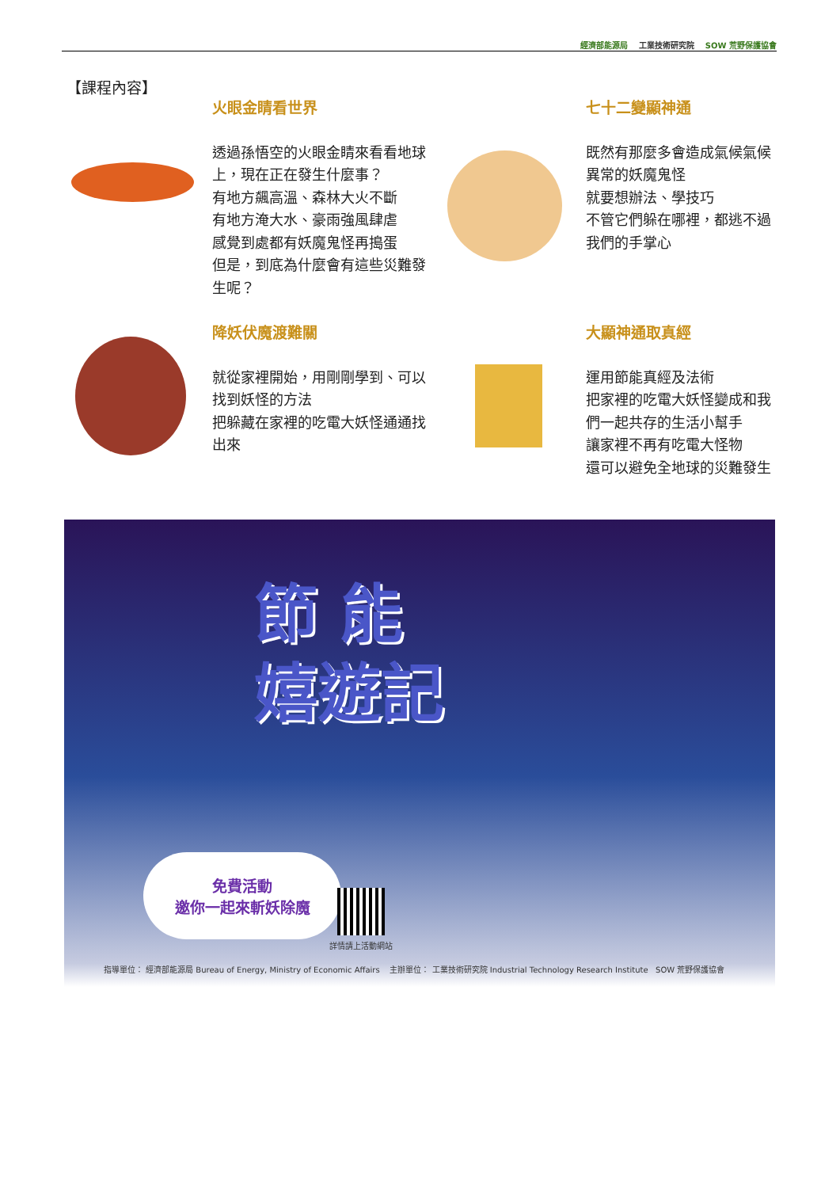經濟部能源局 工業技術研究院 SOW 荒野保護協會
【課程內容】
火眼金睛看世界
透過孫悟空的火眼金睛來看看地球上，現在正在發生什麼事？
有地方飆高溫、森林大火不斷
有地方淹大水、豪雨強風肆虐
感覺到處都有妖魔鬼怪再搗蛋
但是，到底為什麼會有這些災難發生呢？
七十二變顯神通
既然有那麼多會造成氣候氣候異常的妖魔鬼怪
就要想辦法、學技巧
不管它們躲在哪裡，都逃不過我們的手掌心
降妖伏魔渡難關
就從家裡開始，用剛剛學到、可以找到妖怪的方法
把躲藏在家裡的吃電大妖怪通通找出來
大顯神通取真經
運用節能真經及法術
把家裡的吃電大妖怪變成和我們一起共存的生活小幫手
讓家裡不再有吃電大怪物
還可以避免全地球的災難發生
節 能
嬉遊記
免費活動
邀你一起來斬妖除魔
詳情請上活動網站
指導單位： 經濟部能源局 Bureau of Energy, Ministry of Economic Affairs 主辦單位： 工業技術研究院 Industrial Technology Research Institute SOW 荒野保護協會